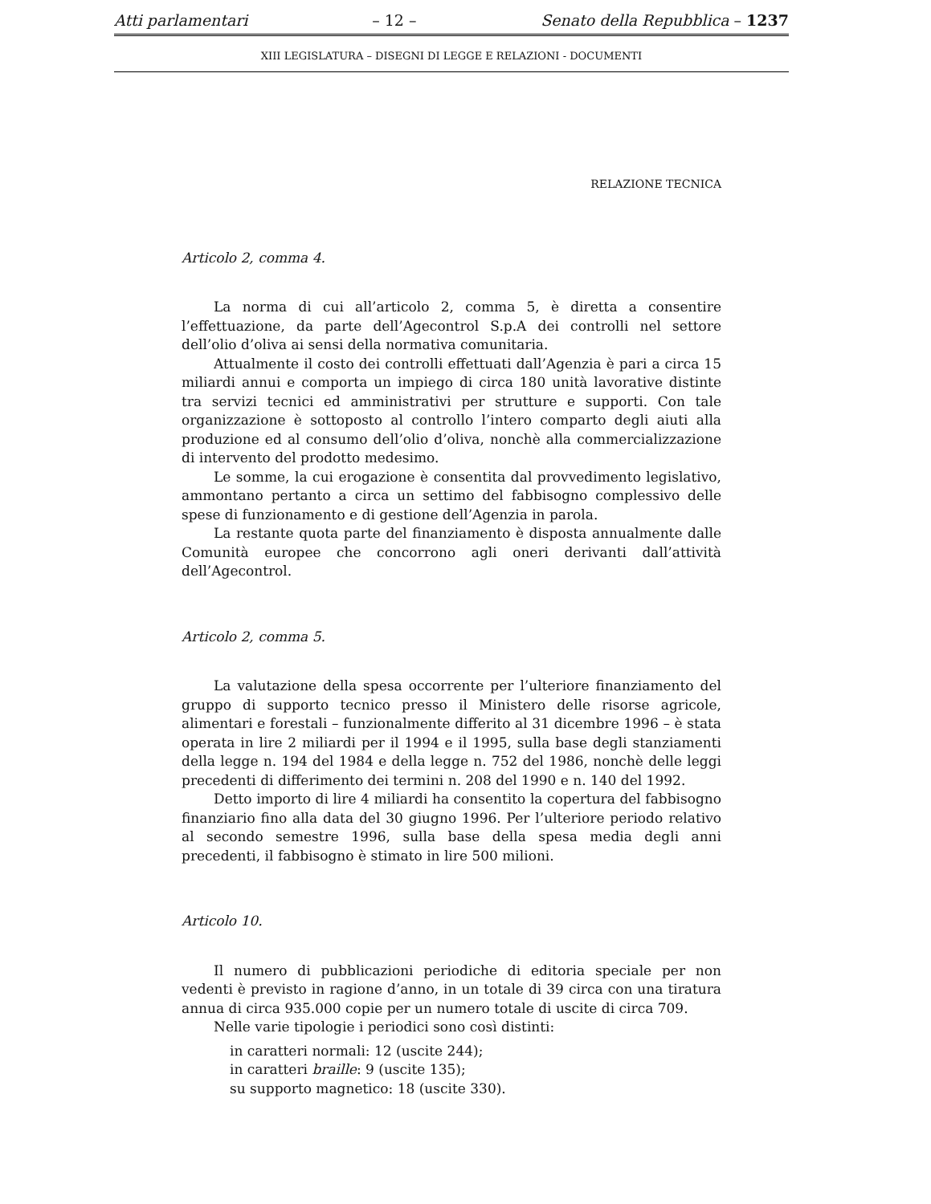Atti parlamentari – 12 – Senato della Repubblica – 1237
XIII LEGISLATURA – DISEGNI DI LEGGE E RELAZIONI - DOCUMENTI
RELAZIONE TECNICA
Articolo 2, comma 4.
La norma di cui all’articolo 2, comma 5, è diretta a consentire l’effettuazione, da parte dell’Agecontrol S.p.A dei controlli nel settore dell’olio d’oliva ai sensi della normativa comunitaria.
Attualmente il costo dei controlli effettuati dall’Agenzia è pari a circa 15 miliardi annui e comporta un impiego di circa 180 unità lavorative distinte tra servizi tecnici ed amministrativi per strutture e supporti. Con tale organizzazione è sottoposto al controllo l’intero comparto degli aiuti alla produzione ed al consumo dell’olio d’oliva, nonchè alla commercializzazione di intervento del prodotto medesimo.
Le somme, la cui erogazione è consentita dal provvedimento legislativo, ammontano pertanto a circa un settimo del fabbisogno complessivo delle spese di funzionamento e di gestione dell’Agenzia in parola.
La restante quota parte del finanziamento è disposta annualmente dalle Comunità europee che concorrono agli oneri derivanti dall’attività dell’Agecontrol.
Articolo 2, comma 5.
La valutazione della spesa occorrente per l’ulteriore finanziamento del gruppo di supporto tecnico presso il Ministero delle risorse agricole, alimentari e forestali – funzionalmente differito al 31 dicembre 1996 – è stata operata in lire 2 miliardi per il 1994 e il 1995, sulla base degli stanziamenti della legge n. 194 del 1984 e della legge n. 752 del 1986, nonchè delle leggi precedenti di differimento dei termini n. 208 del 1990 e n. 140 del 1992.
Detto importo di lire 4 miliardi ha consentito la copertura del fabbisogno finanziario fino alla data del 30 giugno 1996. Per l’ulteriore periodo relativo al secondo semestre 1996, sulla base della spesa media degli anni precedenti, il fabbisogno è stimato in lire 500 milioni.
Articolo 10.
Il numero di pubblicazioni periodiche di editoria speciale per non vedenti è previsto in ragione d’anno, in un totale di 39 circa con una tiratura annua di circa 935.000 copie per un numero totale di uscite di circa 709.
Nelle varie tipologie i periodici sono così distinti:
in caratteri normali: 12 (uscite 244);
in caratteri braille: 9 (uscite 135);
su supporto magnetico: 18 (uscite 330).